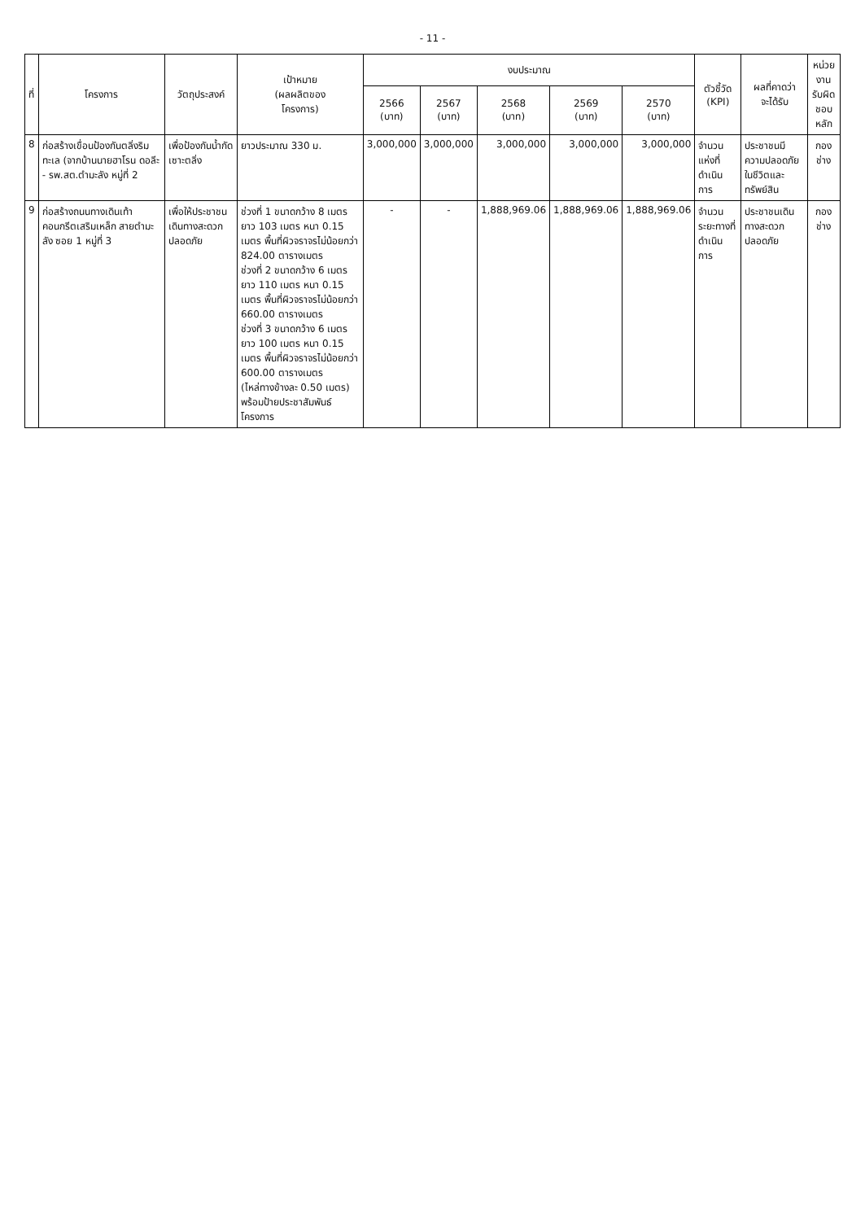- 11 -
| ที่ | โครงการ | วัตถุประสงค์ | เป้าหมาย (ผลผลิตของ โครงการ) | งบประมาณ | | | | | ตัวชี้วัด (KPI) | ผลที่คาดว่า จะได้รับ | หน่วยงาน รับผิดชอบ หลัก |
| --- | --- | --- | --- | --- | --- | --- | --- | --- | --- | --- | --- |
| | | | | 2566 (บาท) | 2567 (บาท) | 2568 (บาท) | 2569 (บาท) | 2570 (บาท) | | | |
| 8 | ก่อสร้างเขื่อนป้องกันตลิ่งริมทะเล (จากบ้านนายฮาโรน ดอลีะ - รพ.สต.ตำมะลัง หมู่ที่ 2 | เพื่อป้องกันน้ำกัดเซาะตลิ่ง | ยาวประมาณ 330 ม. | 3,000,000 | 3,000,000 | 3,000,000 | 3,000,000 | 3,000,000 | จำนวนแห่งที่ดำเนินการ | ประชาชนมีความปลอดภัยในชีวิตและทรัพย์สิน | กองช่าง |
| 9 | ก่อสร้างถนนทางเดินเท้าคอนกรีตเสริมเหล็ก สายตำมะลัง ซอย 1 หมู่ที่ 3 | เพื่อให้ประชาชนเดินทางสะดวกปลอดภัย | ช่วงที่ 1 ขนาดกว้าง 8 เมตร ยาว 103 เมตร หนา 0.15 เมตร พื้นที่ผิวจราจรไม่น้อยกว่า 824.00 ตารางเมตร ช่วงที่ 2 ขนาดกว้าง 6 เมตร ยาว 110 เมตร หนา 0.15 เมตร พื้นที่ผิวจราจรไม่น้อยกว่า 660.00 ตารางเมตร ช่วงที่ 3 ขนาดกว้าง 6 เมตร ยาว 100 เมตร หนา 0.15 เมตร พื้นที่ผิวจราจรไม่น้อยกว่า 600.00 ตารางเมตร (ไหล่ทางข้างละ 0.50 เมตร) พร้อมป้ายประชาสัมพันธ์โครงการ | - | - | 1,888,969.06 | 1,888,969.06 | 1,888,969.06 | จำนวนระยะทางที่ดำเนินการ | ประชาชนเดินทางสะดวกปลอดภัย | กองช่าง |